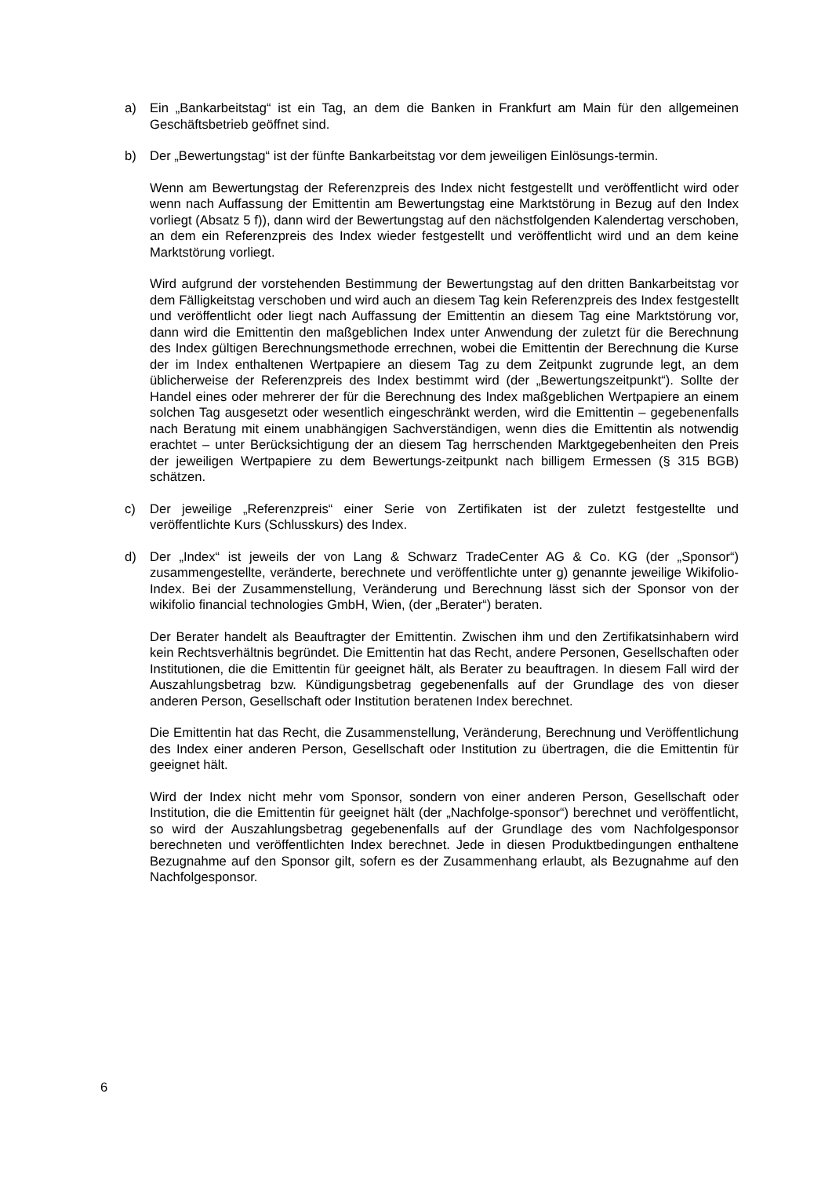a) Ein „Bankarbeitstag“ ist ein Tag, an dem die Banken in Frankfurt am Main für den allgemeinen Geschäftsbetrieb geöffnet sind.
b) Der „Bewertungstag“ ist der fünfte Bankarbeitstag vor dem jeweiligen Einlösungs-termin.
Wenn am Bewertungstag der Referenzpreis des Index nicht festgestellt und veröffentlicht wird oder wenn nach Auffassung der Emittentin am Bewertungstag eine Marktstörung in Bezug auf den Index vorliegt (Absatz 5 f)), dann wird der Bewertungstag auf den nächstfolgenden Kalendertag verschoben, an dem ein Referenzpreis des Index wieder festgestellt und veröffentlicht wird und an dem keine Marktstörung vorliegt.
Wird aufgrund der vorstehenden Bestimmung der Bewertungstag auf den dritten Bankarbeitstag vor dem Fälligkeitstag verschoben und wird auch an diesem Tag kein Referenzpreis des Index festgestellt und veröffentlicht oder liegt nach Auffassung der Emittentin an diesem Tag eine Marktstörung vor, dann wird die Emittentin den maßgeblichen Index unter Anwendung der zuletzt für die Berechnung des Index gültigen Berechnungsmethode errechnen, wobei die Emittentin der Berechnung die Kurse der im Index enthaltenen Wertpapiere an diesem Tag zu dem Zeitpunkt zugrunde legt, an dem üblicherweise der Referenzpreis des Index bestimmt wird (der „Bewertungszeitpunkt“). Sollte der Handel eines oder mehrerer der für die Berechnung des Index maßgeblichen Wertpapiere an einem solchen Tag ausgesetzt oder wesentlich eingeschränkt werden, wird die Emittentin – gegebenenfalls nach Beratung mit einem unabhängigen Sachverständigen, wenn dies die Emittentin als notwendig erachtet – unter Berücksichtigung der an diesem Tag herrschenden Marktgegebenheiten den Preis der jeweiligen Wertpapiere zu dem Bewertungs-zeitpunkt nach billigem Ermessen (§ 315 BGB) schätzen.
c) Der jeweilige „Referenzpreis“ einer Serie von Zertifikaten ist der zuletzt festgestellte und veröffentlichte Kurs (Schlusskurs) des Index.
d) Der „Index“ ist jeweils der von Lang & Schwarz TradeCenter AG & Co. KG (der „Sponsor“) zusammengestellte, veränderte, berechnete und veröffentlichte unter g) genannte jeweilige Wikifolio-Index. Bei der Zusammenstellung, Veränderung und Berechnung lässt sich der Sponsor von der wikifolio financial technologies GmbH, Wien, (der „Berater“) beraten.
Der Berater handelt als Beauftragter der Emittentin. Zwischen ihm und den Zertifikatsinhabern wird kein Rechtsverhältnis begründet. Die Emittentin hat das Recht, andere Personen, Gesellschaften oder Institutionen, die die Emittentin für geeignet hält, als Berater zu beauftragen. In diesem Fall wird der Auszahlungsbetrag bzw. Kündigungsbetrag gegebenenfalls auf der Grundlage des von dieser anderen Person, Gesellschaft oder Institution beratenen Index berechnet.
Die Emittentin hat das Recht, die Zusammenstellung, Veränderung, Berechnung und Veröffentlichung des Index einer anderen Person, Gesellschaft oder Institution zu übertragen, die die Emittentin für geeignet hält.
Wird der Index nicht mehr vom Sponsor, sondern von einer anderen Person, Gesellschaft oder Institution, die die Emittentin für geeignet hält (der „Nachfolge-sponsor“) berechnet und veröffentlicht, so wird der Auszahlungsbetrag gegebenenfalls auf der Grundlage des vom Nachfolgesponsor berechneten und veröffentlichten Index berechnet. Jede in diesen Produktbedingungen enthaltene Bezugnahme auf den Sponsor gilt, sofern es der Zusammenhang erlaubt, als Bezugnahme auf den Nachfolgesponsor.
6